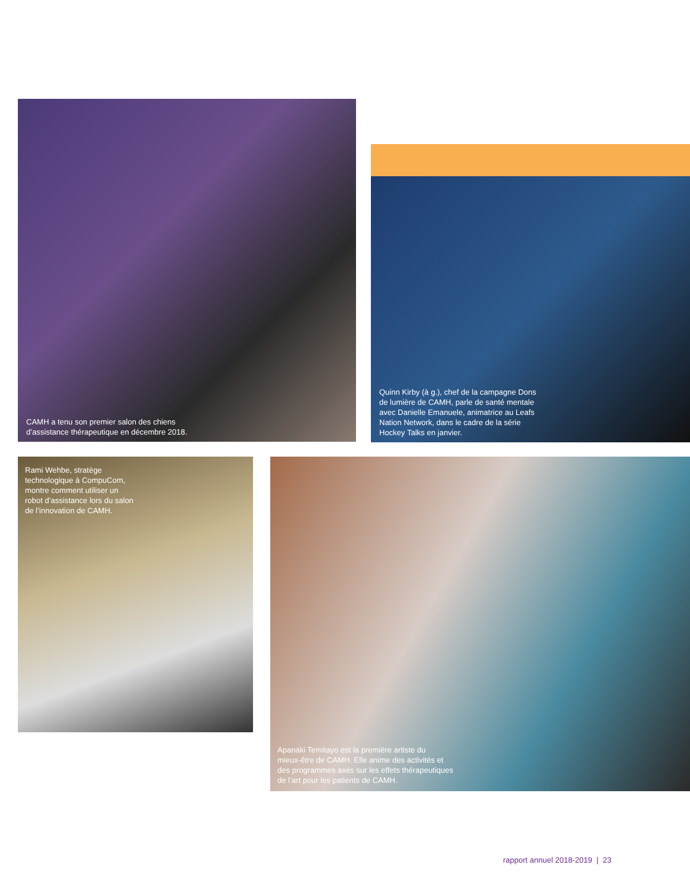CAMH a tenu son premier salon des chiens
d’assistance thérapeutique en décembre 2018.
Quinn Kirby (à g.), chef de la campagne Dons
de lumière de CAMH, parle de santé mentale
avec Danielle Emanuele, animatrice au Leafs
Nation Network, dans le cadre de la série
Hockey Talks en janvier.
Rami Wehbe, stratège
technologique à CompuCom,
montre comment utiliser un
robot d’assistance lors du salon
de l’innovation de CAMH.
Apanaki Temitayo est la première artiste du
mieux-être de CAMH. Elle anime des activités et
des programmes axés sur les effets thérapeutiques
de l’art pour les patients de CAMH.
rapport annuel 2018-2019 | 23